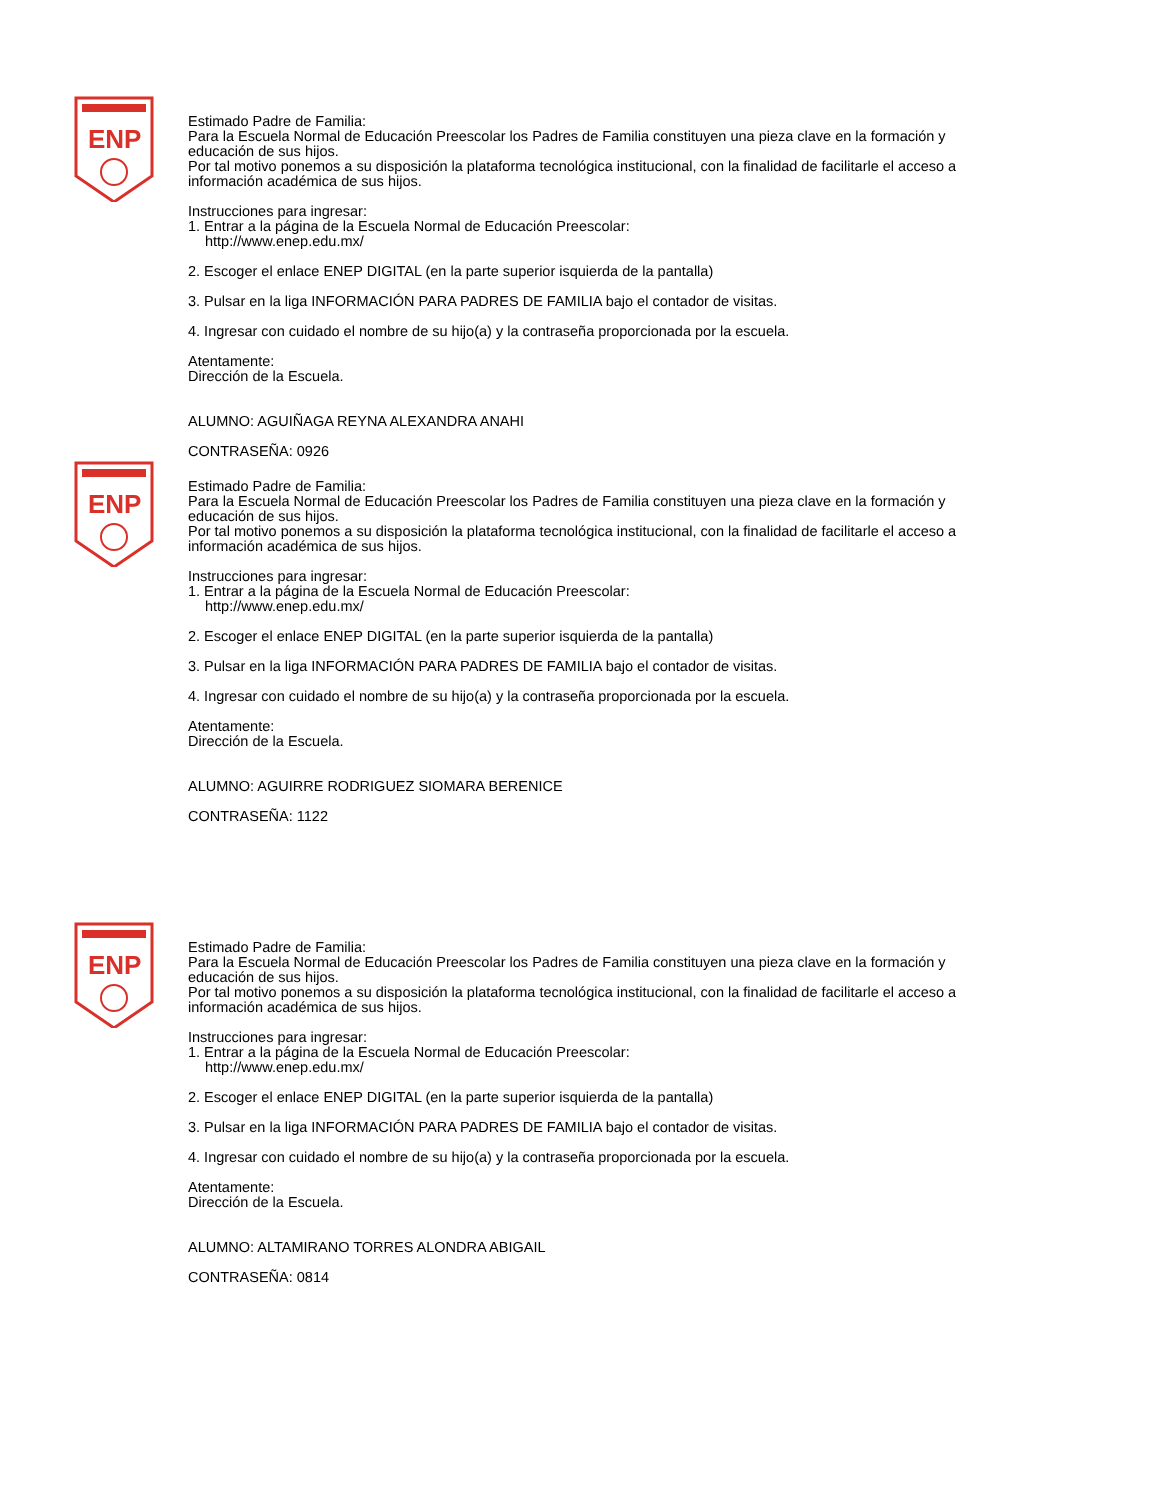ENP
Estimado Padre de Familia:
Para la Escuela Normal de Educación Preescolar los Padres de Familia constituyen una pieza clave en la formación y educación de sus hijos.
Por tal motivo ponemos a su disposición la plataforma tecnológica institucional, con la finalidad de facilitarle el acceso a información académica de sus hijos.
Instrucciones para ingresar:
1. Entrar a la página de la Escuela Normal de Educación Preescolar:
http://www.enep.edu.mx/
2. Escoger el enlace ENEP DIGITAL (en la parte superior isquierda de la pantalla)
3. Pulsar en la liga INFORMACIÓN PARA PADRES DE FAMILIA bajo el contador de visitas.
4. Ingresar con cuidado el nombre de su hijo(a) y la contraseña proporcionada por la escuela.
Atentamente:
Dirección de la Escuela.
ALUMNO: AGUIÑAGA REYNA ALEXANDRA ANAHI
CONTRASEÑA: 0926
ENP
Estimado Padre de Familia:
Para la Escuela Normal de Educación Preescolar los Padres de Familia constituyen una pieza clave en la formación y educación de sus hijos.
Por tal motivo ponemos a su disposición la plataforma tecnológica institucional, con la finalidad de facilitarle el acceso a información académica de sus hijos.
Instrucciones para ingresar:
1. Entrar a la página de la Escuela Normal de Educación Preescolar:
http://www.enep.edu.mx/
2. Escoger el enlace ENEP DIGITAL (en la parte superior isquierda de la pantalla)
3. Pulsar en la liga INFORMACIÓN PARA PADRES DE FAMILIA bajo el contador de visitas.
4. Ingresar con cuidado el nombre de su hijo(a) y la contraseña proporcionada por la escuela.
Atentamente:
Dirección de la Escuela.
ALUMNO: AGUIRRE RODRIGUEZ SIOMARA BERENICE
CONTRASEÑA: 1122
ENP
Estimado Padre de Familia:
Para la Escuela Normal de Educación Preescolar los Padres de Familia constituyen una pieza clave en la formación y educación de sus hijos.
Por tal motivo ponemos a su disposición la plataforma tecnológica institucional, con la finalidad de facilitarle el acceso a información académica de sus hijos.
Instrucciones para ingresar:
1. Entrar a la página de la Escuela Normal de Educación Preescolar:
http://www.enep.edu.mx/
2. Escoger el enlace ENEP DIGITAL (en la parte superior isquierda de la pantalla)
3. Pulsar en la liga INFORMACIÓN PARA PADRES DE FAMILIA bajo el contador de visitas.
4. Ingresar con cuidado el nombre de su hijo(a) y la contraseña proporcionada por la escuela.
Atentamente:
Dirección de la Escuela.
ALUMNO: ALTAMIRANO TORRES ALONDRA ABIGAIL
CONTRASEÑA: 0814